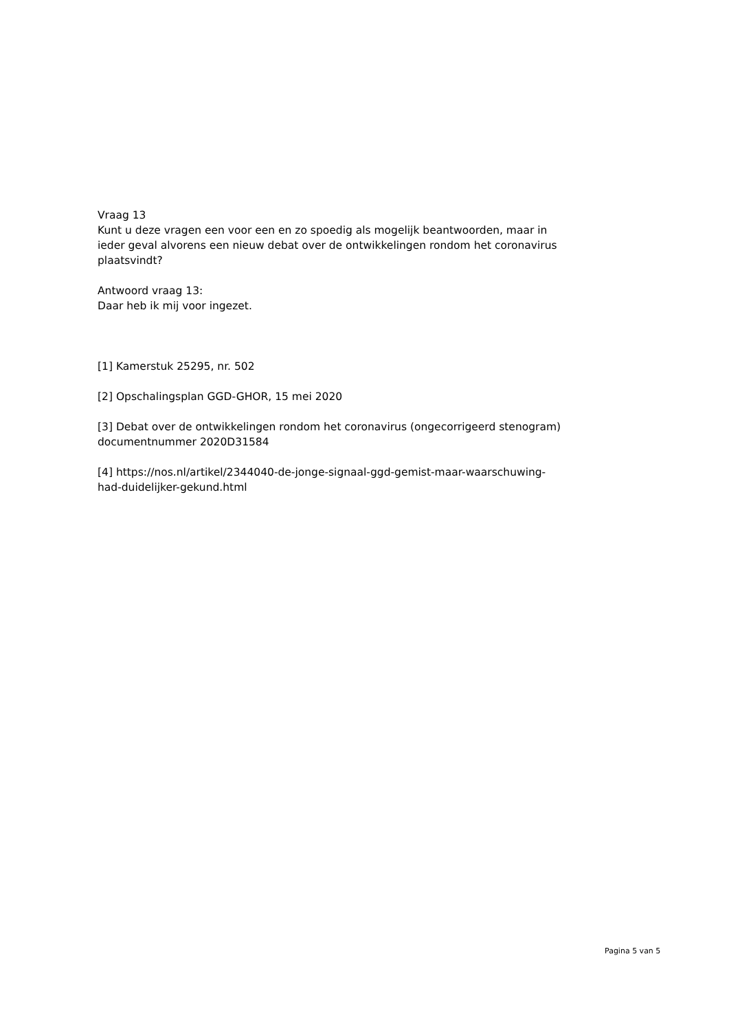Vraag 13
Kunt u deze vragen een voor een en zo spoedig als mogelijk beantwoorden, maar in ieder geval alvorens een nieuw debat over de ontwikkelingen rondom het coronavirus plaatsvindt?
Antwoord vraag 13:
Daar heb ik mij voor ingezet.
[1] Kamerstuk 25295, nr. 502
[2] Opschalingsplan GGD-GHOR, 15 mei 2020
[3] Debat over de ontwikkelingen rondom het coronavirus (ongecorrigeerd stenogram) documentnummer 2020D31584
[4] https://nos.nl/artikel/2344040-de-jonge-signaal-ggd-gemist-maar-waarschuwing-had-duidelijker-gekund.html
Pagina 5 van 5